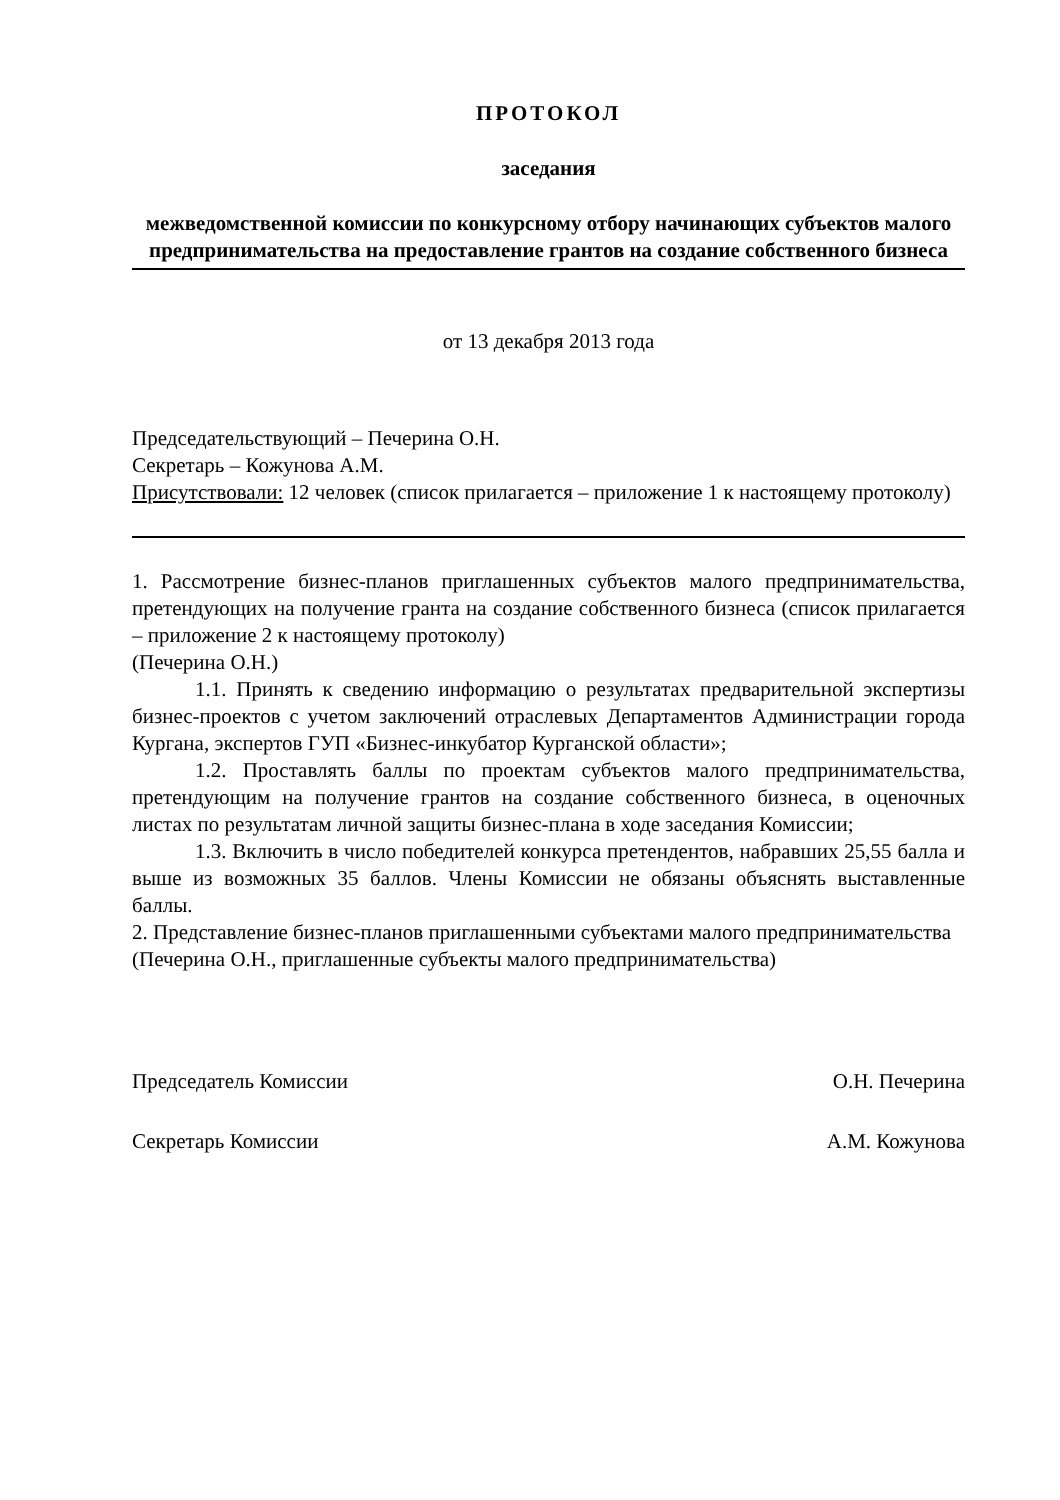ПРОТОКОЛ
заседания
межведомственной комиссии по конкурсному отбору начинающих субъектов малого предпринимательства на предоставление грантов на создание собственного бизнеса
от 13 декабря 2013 года
Председательствующий – Печерина О.Н.
Секретарь – Кожунова А.М.
Присутствовали: 12 человек (список прилагается – приложение 1 к настоящему протоколу)
1. Рассмотрение бизнес-планов приглашенных субъектов малого предпринимательства, претендующих на получение гранта на создание собственного бизнеса (список прилагается – приложение 2 к настоящему протоколу)
(Печерина О.Н.)
1.1. Принять к сведению информацию о результатах предварительной экспертизы бизнес-проектов с учетом заключений отраслевых Департаментов Администрации города Кургана, экспертов ГУП «Бизнес-инкубатор Курганской области»;
1.2. Проставлять баллы по проектам субъектов малого предпринимательства, претендующим на получение грантов на создание собственного бизнеса, в оценочных листах по результатам личной защиты бизнес-плана в ходе заседания Комиссии;
1.3. Включить в число победителей конкурса претендентов, набравших 25,55 балла и выше из возможных 35 баллов. Члены Комиссии не обязаны объяснять выставленные баллы.
2. Представление бизнес-планов приглашенными субъектами малого предпринимательства
(Печерина О.Н., приглашенные субъекты малого предпринимательства)
Председатель Комиссии О.Н. Печерина
Секретарь Комиссии А.М. Кожунова